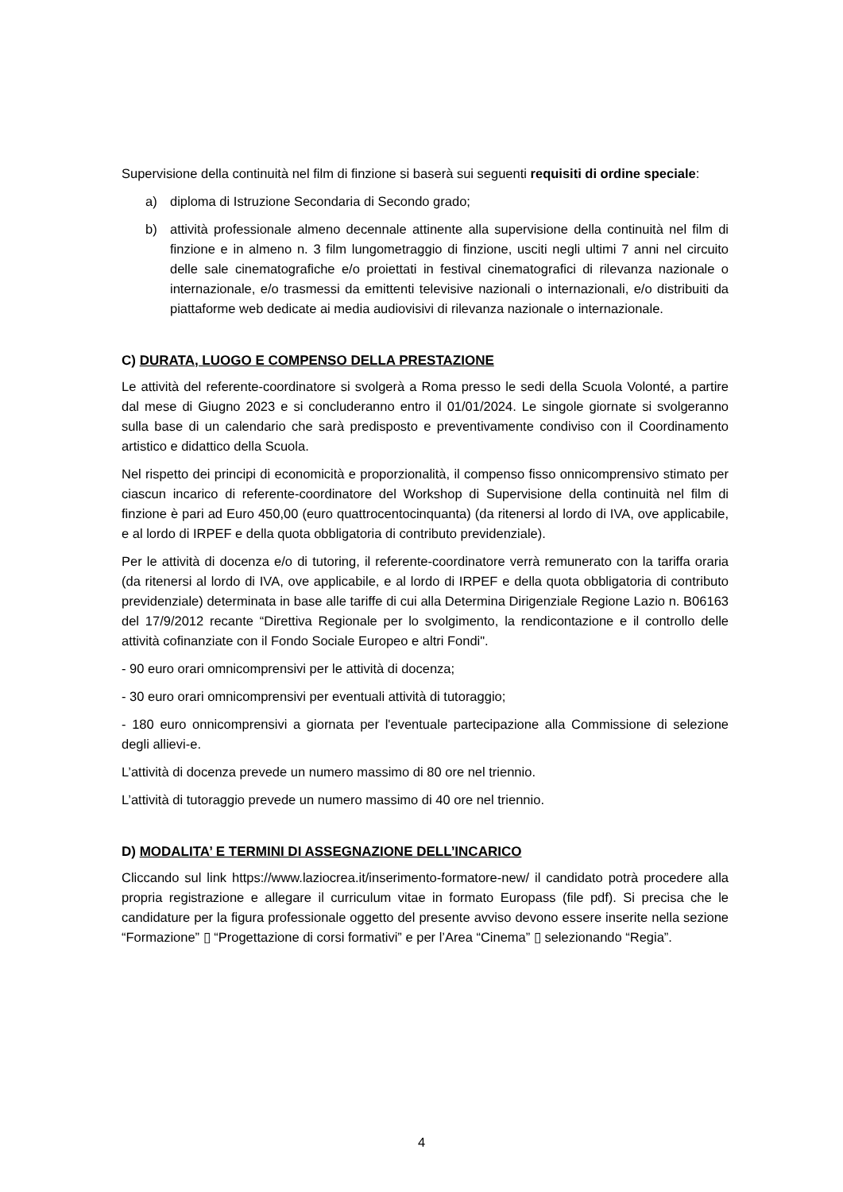Supervisione della continuità nel film di finzione si baserà sui seguenti requisiti di ordine speciale:
a) diploma di Istruzione Secondaria di Secondo grado;
b) attività professionale almeno decennale attinente alla supervisione della continuità nel film di finzione e in almeno n. 3 film lungometraggio di finzione, usciti negli ultimi 7 anni nel circuito delle sale cinematografiche e/o proiettati in festival cinematografici di rilevanza nazionale o internazionale, e/o trasmessi da emittenti televisive nazionali o internazionali, e/o distribuiti da piattaforme web dedicate ai media audiovisivi di rilevanza nazionale o internazionale.
C) DURATA, LUOGO E COMPENSO DELLA PRESTAZIONE
Le attività del referente-coordinatore si svolgerà a Roma presso le sedi della Scuola Volonté, a partire dal mese di Giugno 2023 e si concluderanno entro il 01/01/2024. Le singole giornate si svolgeranno sulla base di un calendario che sarà predisposto e preventivamente condiviso con il Coordinamento artistico e didattico della Scuola.
Nel rispetto dei principi di economicità e proporzionalità, il compenso fisso onnicomprensivo stimato per ciascun incarico di referente-coordinatore del Workshop di Supervisione della continuità nel film di finzione è pari ad Euro 450,00 (euro quattrocentocinquanta) (da ritenersi al lordo di IVA, ove applicabile, e al lordo di IRPEF e della quota obbligatoria di contributo previdenziale).
Per le attività di docenza e/o di tutoring, il referente-coordinatore verrà remunerato con la tariffa oraria (da ritenersi al lordo di IVA, ove applicabile, e al lordo di IRPEF e della quota obbligatoria di contributo previdenziale) determinata in base alle tariffe di cui alla Determina Dirigenziale Regione Lazio n. B06163 del 17/9/2012 recante “Direttiva Regionale per lo svolgimento, la rendicontazione e il controllo delle attività cofinanziate con il Fondo Sociale Europeo e altri Fondi".
- 90 euro orari omnicomprensivi per le attività di docenza;
- 30 euro orari omnicomprensivi per eventuali attività di tutoraggio;
- 180 euro onnicomprensivi a giornata per l'eventuale partecipazione alla Commissione di selezione degli allievi-e.
L’attività di docenza prevede un numero massimo di 80 ore nel triennio.
L’attività di tutoraggio prevede un numero massimo di 40 ore nel triennio.
D) MODALITA’ E TERMINI DI ASSEGNAZIONE DELL’INCARICO
Cliccando sul link https://www.laziocrea.it/inserimento-formatore-new/ il candidato potrà procedere alla propria registrazione e allegare il curriculum vitae in formato Europass (file pdf). Si precisa che le candidature per la figura professionale oggetto del presente avviso devono essere inserite nella sezione “Formazione” ▯ “Progettazione di corsi formativi” e per l’Area “Cinema” ▯ selezionando “Regia”.
4